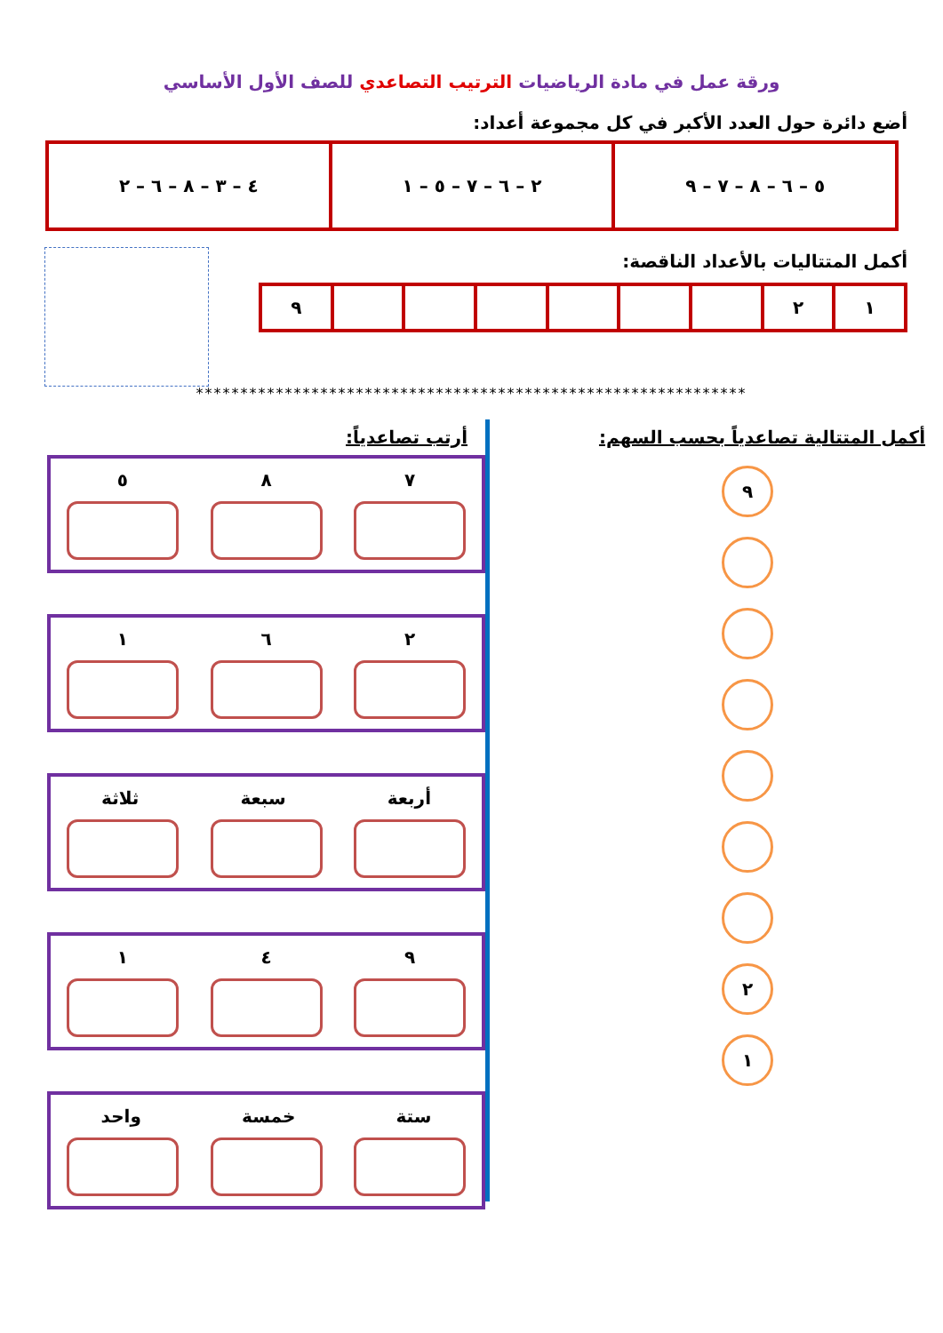ورقة عمل في مادة الرياضيات الترتيب التصاعدي للصف الأول الأساسي
أضع دائرة حول العدد الأكبر في كل مجموعة أعداد:
| ٥ – ٦ – ٨ – ٧ – ٩ | ٢ – ٦ – ٧ – ٥ – ١ | ٤ – ٣ – ٨ – ٦ – ٢ |
أكمل المتتاليات بالأعداد الناقصة:
| ١ | ٢ | | | | | | | ٩ |
**************************************************************
أكمل المتتالية تصاعدياً بحسب السهم:
٩
٢
١
أرتب تصاعدياً:
٧ ٨ ٥
٢ ٦ ١
أربعة سبعة ثلاثة
٩ ٤ ١
ستة خمسة واحد